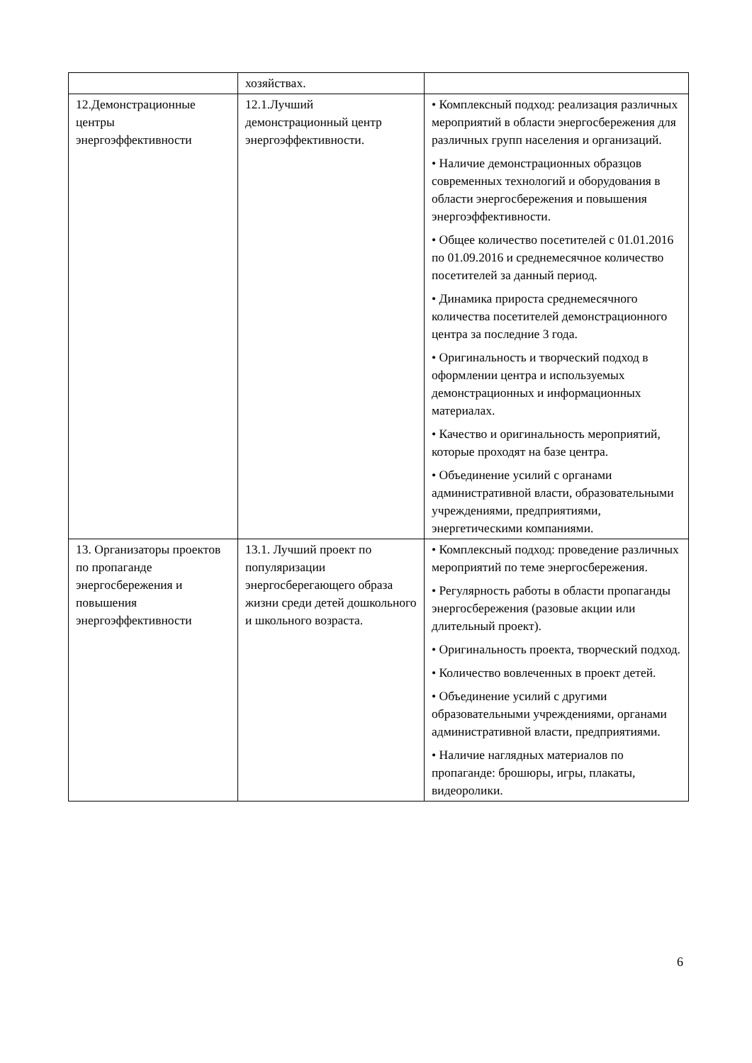| | хозяйствах. | |
| 12.Демонстрационные центры энергоэффективности | 12.1.Лучший демонстрационный центр энергоэффективности. | • Комплексный подход: реализация различных мероприятий в области энергосбережения для различных групп населения и организаций. • Наличие демонстрационных образцов современных технологий и оборудования в области энергосбережения и повышения энергоэффективности. • Общее количество посетителей с 01.01.2016 по 01.09.2016 и среднемесячное количество посетителей за данный период. • Динамика прироста среднемесячного количества посетителей демонстрационного центра за последние 3 года. • Оригинальность и творческий подход в оформлении центра и используемых демонстрационных и информационных материалах. • Качество и оригинальность мероприятий, которые проходят на базе центра. • Объединение усилий с органами административной власти, образовательными учреждениями, предприятиями, энергетическими компаниями. |
| 13. Организаторы проектов по пропаганде энергосбережения и повышения энергоэффективности | 13.1. Лучший проект по популяризации энергосберегающего образа жизни среди детей дошкольного и школьного возраста. | • Комплексный подход: проведение различных мероприятий по теме энергосбережения. • Регулярность работы в области пропаганды энергосбережения (разовые акции или длительный проект). • Оригинальность проекта, творческий подход. • Количество вовлеченных в проект детей. • Объединение усилий с другими образовательными учреждениями, органами административной власти, предприятиями. • Наличие наглядных материалов по пропаганде: брошюры, игры, плакаты, видеоролики. |
6